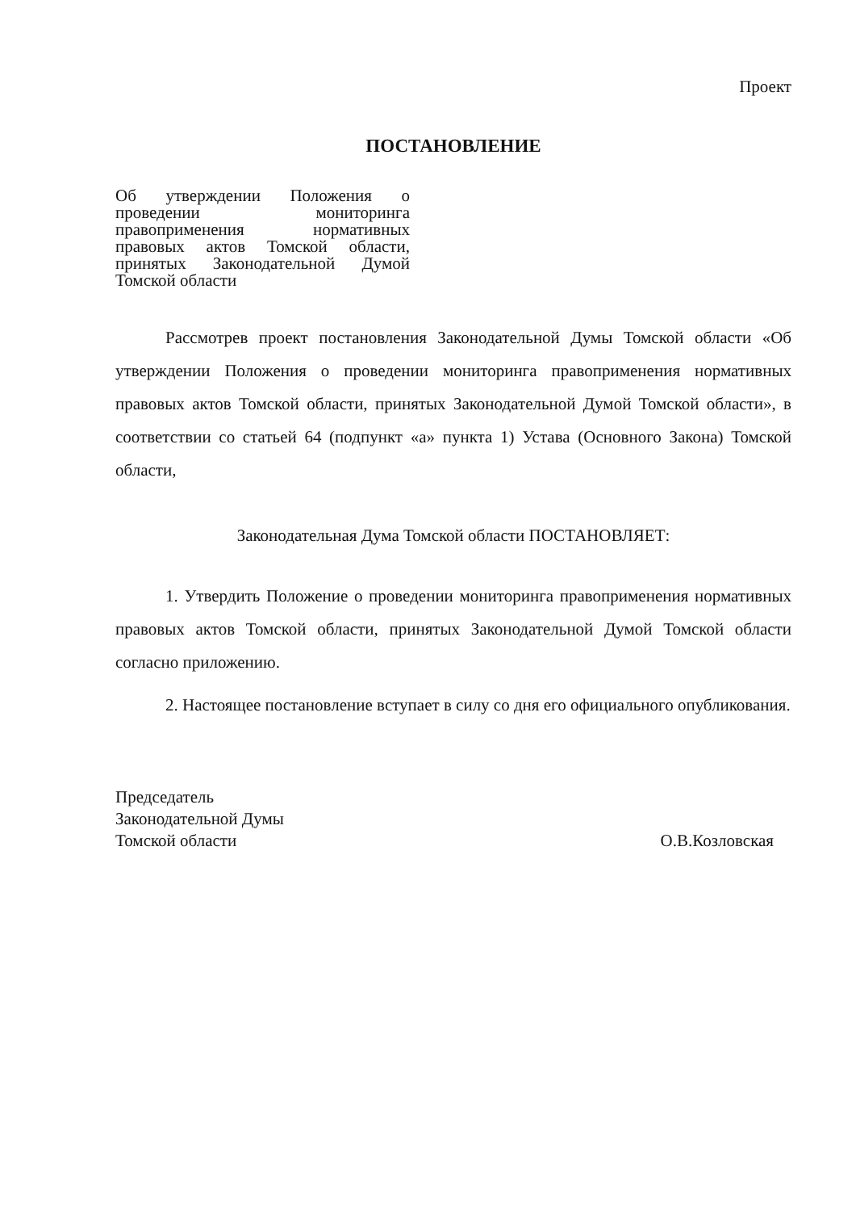Проект
ПОСТАНОВЛЕНИЕ
Об утверждении Положения о проведении мониторинга правоприменения нормативных правовых актов Томской области, принятых Законодательной Думой Томской области
Рассмотрев проект постановления Законодательной Думы Томской области «Об утверждении Положения о проведении мониторинга правоприменения нормативных правовых актов Томской области, принятых Законодательной Думой Томской области», в соответствии со статьей 64 (подпункт «а» пункта 1) Устава (Основного Закона) Томской области,
Законодательная Дума Томской области ПОСТАНОВЛЯЕТ:
1. Утвердить Положение о проведении мониторинга правоприменения нормативных правовых актов Томской области, принятых Законодательной Думой Томской области согласно приложению.
2. Настоящее постановление вступает в силу со дня его официального опубликования.
Председатель
Законодательной Думы
Томской области
О.В.Козловская